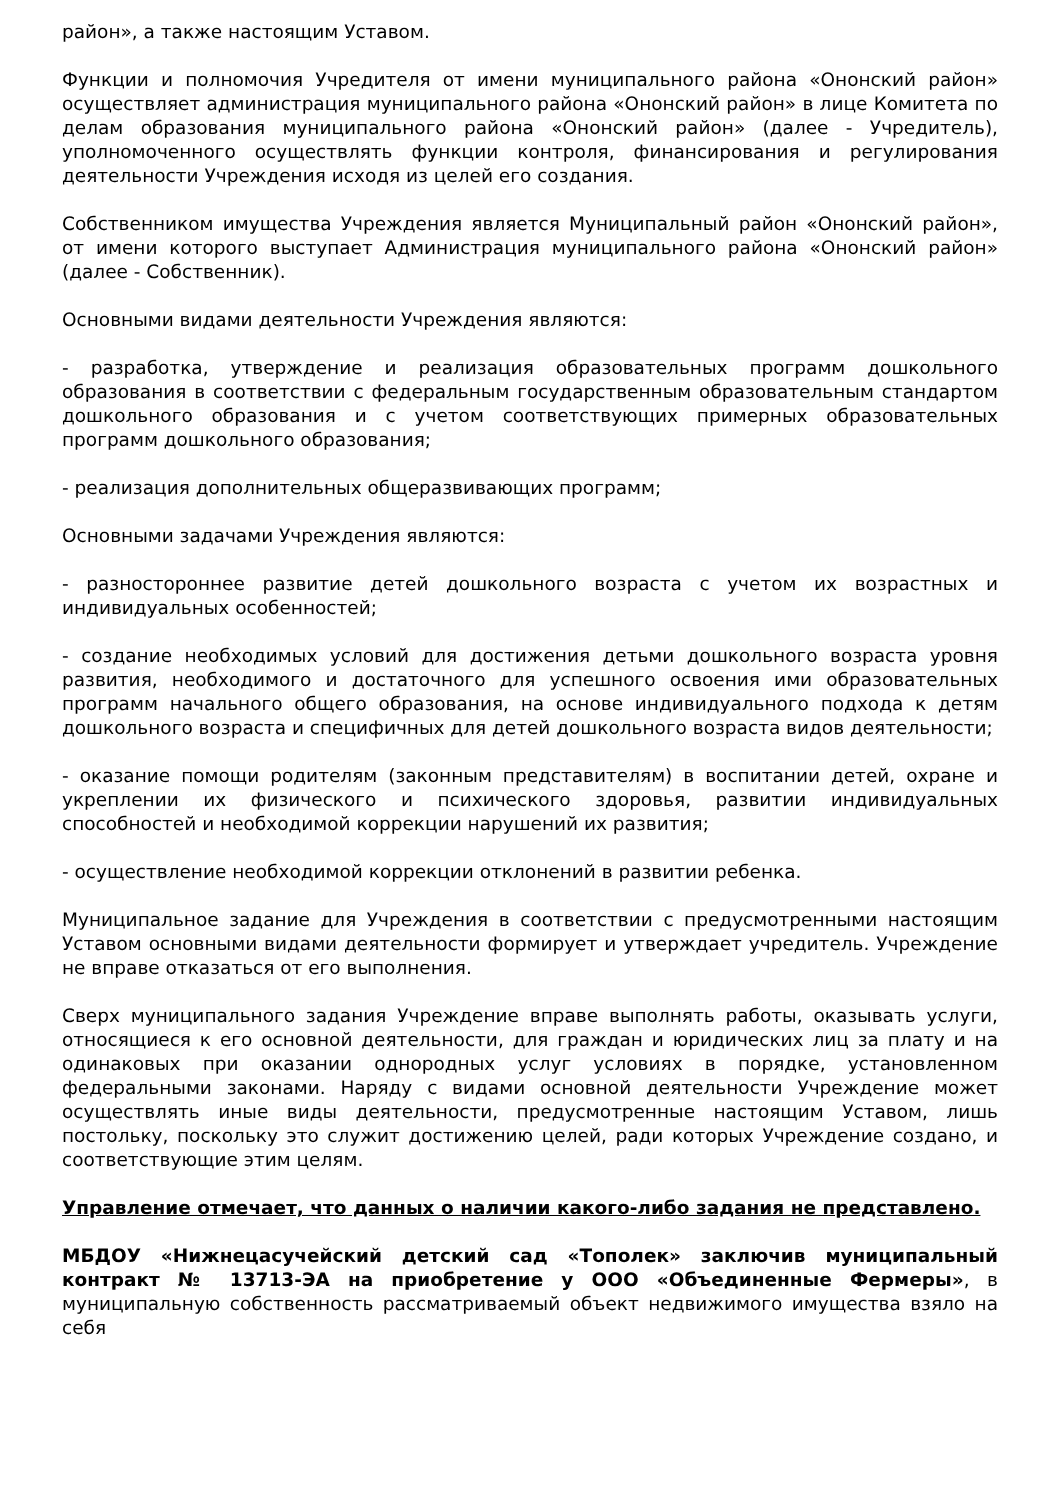район», а также настоящим Уставом.
Функции и полномочия Учредителя от имени муниципального района «Ононский район» осуществляет администрация муниципального района «Ононский район» в лице Комитета по делам образования муниципального района «Ононский район» (далее - Учредитель), уполномоченного осуществлять функции контроля, финансирования и регулирования деятельности Учреждения исходя из целей его создания.
Собственником имущества Учреждения является Муниципальный район «Ононский район», от имени которого выступает Администрация муниципального района «Ононский район» (далее - Собственник).
Основными видами деятельности Учреждения являются:
- разработка, утверждение и реализация образовательных программ дошкольного образования в соответствии с федеральным государственным образовательным стандартом дошкольного образования и с учетом соответствующих примерных образовательных программ дошкольного образования;
- реализация дополнительных общеразвивающих программ;
Основными задачами Учреждения являются:
- разностороннее развитие детей дошкольного возраста с учетом их возрастных и индивидуальных особенностей;
- создание необходимых условий для достижения детьми дошкольного возраста уровня развития, необходимого и достаточного для успешного освоения ими образовательных программ начального общего образования, на основе индивидуального подхода к детям дошкольного возраста и специфичных для детей дошкольного возраста видов деятельности;
- оказание помощи родителям (законным представителям) в воспитании детей, охране и укреплении их физического и психического здоровья, развитии индивидуальных способностей и необходимой коррекции нарушений их развития;
- осуществление необходимой коррекции отклонений в развитии ребенка.
Муниципальное задание для Учреждения в соответствии с предусмотренными настоящим Уставом основными видами деятельности формирует и утверждает учредитель. Учреждение не вправе отказаться от его выполнения.
Сверх муниципального задания Учреждение вправе выполнять работы, оказывать услуги, относящиеся к его основной деятельности, для граждан и юридических лиц за плату и на одинаковых при оказании однородных услуг условиях в порядке, установленном федеральными законами. Наряду с видами основной деятельности Учреждение может осуществлять иные виды деятельности, предусмотренные настоящим Уставом, лишь постольку, поскольку это служит достижению целей, ради которых Учреждение создано, и соответствующие этим целям.
Управление отмечает, что данных о наличии какого-либо задания не представлено.
МБДОУ «Нижнецасучейский детский сад «Тополек» заключив муниципальный контракт № 13713-ЭА на приобретение у ООО «Объединенные Фермеры», в муниципальную собственность рассматриваемый объект недвижимого имущества взяло на себя